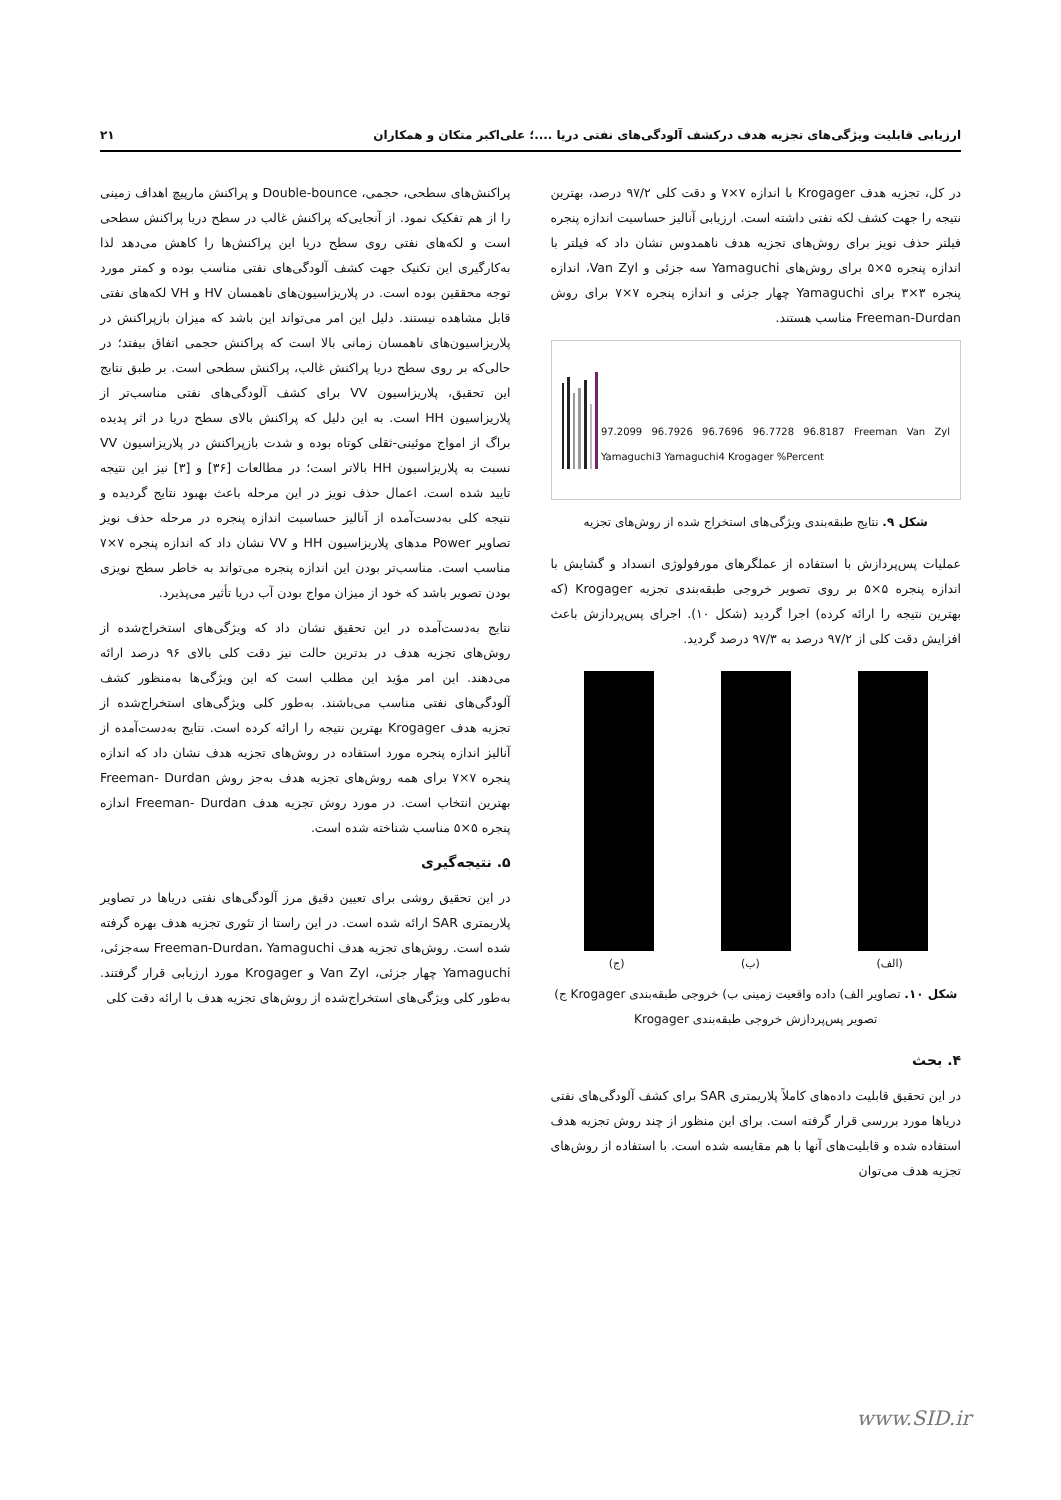ارزیابی قابلیت ویژگی‌های تجزیه هدف درکشف آلودگی‌های نفتی دریا ....؛ علی‌اکبر متکان و همکاران ۲۱
در کل، تجزیه هدف Krogager با اندازه ۷×۷ و دقت کلی ۹۷/۲ درصد، بهترین نتیجه را جهت کشف لکه نفتی داشته است. ارزیابی آنالیز حساسیت اندازه پنجره فیلتر حذف نویز برای روش‌های تجزیه هدف ناهمدوس نشان داد که فیلتر با اندازه پنجره ۵×۵ برای روش‌های Yamaguchi سه جزئی و Van Zyl، اندازه پنجره ۳×۳ برای Yamaguchi چهار جزئی و اندازه پنجره ۷×۷ برای روش Freeman-Durdan مناسب هستند.
97.2099 96.7926 96.7696 96.7728 96.8187 Freeman Van Zyl Yamaguchi3 Yamaguchi4 Krogager %Percent
شکل ۹. نتایج طبقه‌بندی ویژگی‌های استخراج شده از روش‌های تجزیه
عملیات پس‌پردازش با استفاده از عملگرهای مورفولوژی انسداد و گشایش با اندازه پنجره ۵×۵ بر روی تصویر خروجی طبقه‌بندی تجزیه Krogager (که بهترین نتیجه را ارائه کرده) اجرا گردید (شکل ۱۰). اجرای پس‌پردازش باعث افزایش دقت کلی از ۹۷/۲ درصد به ۹۷/۳ درصد گردید.
(الف) (ب) (ج)
شکل ۱۰. تصاویر الف) داده واقعیت زمینی ب) خروجی طبقه‌بندی Krogager ج) تصویر پس‌پردازش خروجی طبقه‌بندی Krogager
۴. بحث
در این تحقیق قابلیت داده‌های کاملاً پلاریمتری SAR برای کشف آلودگی‌های نفتی دریاها مورد بررسی قرار گرفته است. برای این منظور از چند روش تجزیه هدف استفاده شده و قابلیت‌های آنها با هم مقایسه شده است. با استفاده از روش‌های تجزیه هدف می‌توان
پراکنش‌های سطحی، حجمی، Double-bounce و پراکنش مارپیچ اهداف زمینی را از هم تفکیک نمود. از آنجایی‌که پراکنش غالب در سطح دریا پراکنش سطحی است و لکه‌های نفتی روی سطح دریا این پراکنش‌ها را کاهش می‌دهد لذا به‌کارگیری این تکنیک جهت کشف آلودگی‌های نفتی مناسب بوده و کمتر مورد توجه محققین بوده است. در پلاریزاسیون‌های ناهمسان HV و VH لکه‌های نفتی قابل مشاهده نیستند. دلیل این امر می‌تواند این باشد که میزان بازپراکنش در پلاریزاسیون‌های ناهمسان زمانی بالا است که پراکنش حجمی اتفاق بیفتد؛ در حالی‌که بر روی سطح دریا پراکنش غالب، پراکنش سطحی است. بر طبق نتایج این تحقیق، پلاریزاسیون VV برای کشف آلودگی‌های نفتی مناسب‌تر از پلاریزاسیون HH است. به این دلیل که پراکنش بالای سطح دریا در اثر پدیده براگ از امواج موئینی-ثقلی کوتاه بوده و شدت بازپراکنش در پلاریزاسیون VV نسبت به پلاریزاسیون HH بالاتر است؛ در مطالعات [۳۶] و [۳] نیز این نتیجه تایید شده است. اعمال حذف نویز در این مرحله باعث بهبود نتایج گردیده و نتیجه کلی به‌دست‌آمده از آنالیز حساسیت اندازه پنجره در مرحله حذف نویز تصاویر Power مدهای پلاریزاسیون HH و VV نشان داد که اندازه پنجره ۷×۷ مناسب است. مناسب‌تر بودن این اندازه پنجره می‌تواند به خاطر سطح نویزی بودن تصویر باشد که خود از میزان مواج بودن آب دریا تأثیر می‌پذیرد.
نتایج به‌دست‌آمده در این تحقیق نشان داد که ویژگی‌های استخراج‌شده از روش‌های تجزیه هدف در بدترین حالت نیز دقت کلی بالای ۹۶ درصد ارائه می‌دهند. این امر مؤید این مطلب است که این ویژگی‌ها به‌منظور کشف آلودگی‌های نفتی مناسب می‌باشند. به‌طور کلی ویژگی‌های استخراج‌شده از تجزیه هدف Krogager بهترین نتیجه را ارائه کرده است. نتایج به‌دست‌آمده از آنالیز اندازه پنجره مورد استفاده در روش‌های تجزیه هدف نشان داد که اندازه پنجره ۷×۷ برای همه روش‌های تجزیه هدف به‌جز روش Freeman- Durdan بهترین انتخاب است. در مورد روش تجزیه هدف Freeman- Durdan اندازه پنجره ۵×۵ مناسب شناخته شده است.
۵. نتیجه‌گیری
در این تحقیق روشی برای تعیین دقیق مرز آلودگی‌های نفتی دریاها در تصاویر پلاریمتری SAR ارائه شده است. در این راستا از تئوری تجزیه هدف بهره گرفته شده است. روش‌های تجزیه هدف Freeman-Durdan، Yamaguchi سه‌جزئی، Yamaguchi چهار جزئی، Van Zyl و Krogager مورد ارزیابی قرار گرفتند. به‌طور کلی ویژگی‌های استخراج‌شده از روش‌های تجزیه هدف با ارائه دقت کلی
www.SID.ir